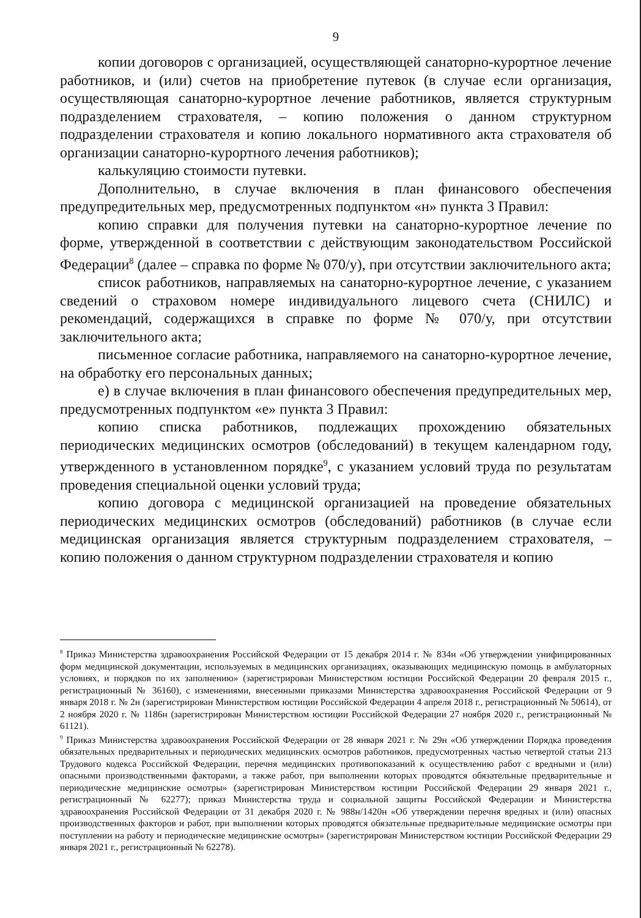9
копии договоров с организацией, осуществляющей санаторно-курортное лечение работников, и (или) счетов на приобретение путевок (в случае если организация, осуществляющая санаторно-курортное лечение работников, является структурным подразделением страхователя, – копию положения о данном структурном подразделении страхователя и копию локального нормативного акта страхователя об организации санаторно-курортного лечения работников);
калькуляцию стоимости путевки.
Дополнительно, в случае включения в план финансового обеспечения предупредительных мер, предусмотренных подпунктом «н» пункта 3 Правил:
копию справки для получения путевки на санаторно-курортное лечение по форме, утвержденной в соответствии с действующим законодательством Российской Федерации<sup>8</sup> (далее – справка по форме № 070/у), при отсутствии заключительного акта;
список работников, направляемых на санаторно-курортное лечение, с указанием сведений о страховом номере индивидуального лицевого счета (СНИЛС) и рекомендаций, содержащихся в справке по форме № 070/у, при отсутствии заключительного акта;
письменное согласие работника, направляемого на санаторно-курортное лечение, на обработку его персональных данных;
е) в случае включения в план финансового обеспечения предупредительных мер, предусмотренных подпунктом «е» пункта 3 Правил:
копию списка работников, подлежащих прохождению обязательных периодических медицинских осмотров (обследований) в текущем календарном году, утвержденного в установленном порядке<sup>9</sup>, с указанием условий труда по результатам проведения специальной оценки условий труда;
копию договора с медицинской организацией на проведение обязательных периодических медицинских осмотров (обследований) работников (в случае если медицинская организация является структурным подразделением страхователя, – копию положения о данном структурном подразделении страхователя и копию
<sup>8</sup> Приказ Министерства здравоохранения Российской Федерации от 15 декабря 2014 г. № 834н «Об утверждении унифицированных форм медицинской документации, используемых в медицинских организациях, оказывающих медицинскую помощь в амбулаторных условиях, и порядков по их заполнению» (зарегистрирован Министерством юстиции Российской Федерации 20 февраля 2015 г., регистрационный № 36160), с изменениями, внесенными приказами Министерства здравоохранения Российской Федерации от 9 января 2018 г. № 2н (зарегистрирован Министерством юстиции Российской Федерации 4 апреля 2018 г., регистрационный № 50614), от 2 ноября 2020 г. № 1186н (зарегистрирован Министерством юстиции Российской Федерации 27 ноября 2020 г., регистрационный № 61121).
<sup>9</sup> Приказ Министерства здравоохранения Российской Федерации от 28 января 2021 г. № 29н «Об утверждении Порядка проведения обязательных предварительных и периодических медицинских осмотров работников, предусмотренных частью четвертой статьи 213 Трудового кодекса Российской Федерации, перечня медицинских противопоказаний к осуществлению работ с вредными и (или) опасными производственными факторами, а также работ, при выполнении которых проводятся обязательные предварительные и периодические медицинские осмотры» (зарегистрирован Министерством юстиции Российской Федерации 29 января 2021 г., регистрационный № 62277); приказ Министерства труда и социальной защиты Российской Федерации и Министерства здравоохранения Российской Федерации от 31 декабря 2020 г. № 988н/1420н «Об утверждении перечня вредных и (или) опасных производственных факторов и работ, при выполнении которых проводятся обязательные предварительные медицинские осмотры при поступлении на работу и периодические медицинские осмотры» (зарегистрирован Министерством юстиции Российской Федерации 29 января 2021 г., регистрационный № 62278).